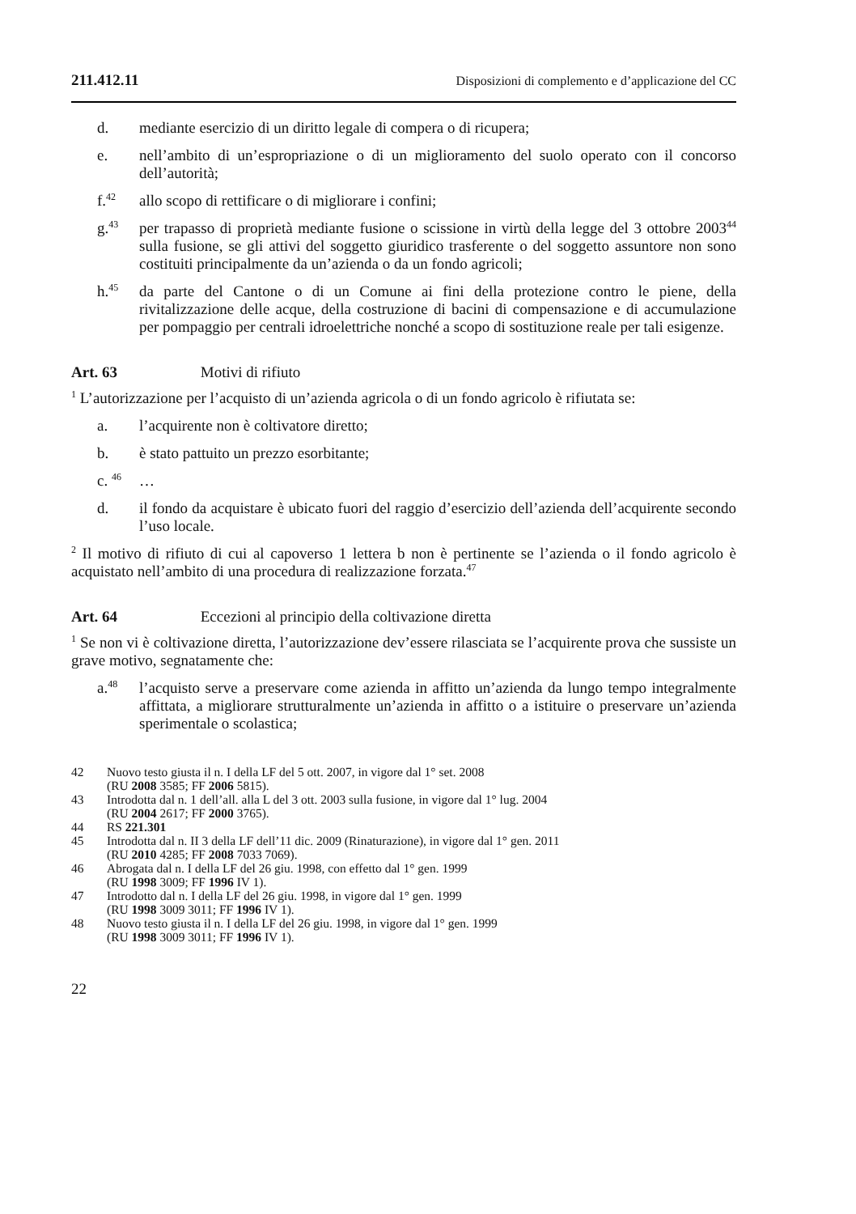211.412.11 Disposizioni di complemento e d’applicazione del CC
d. mediante esercizio di un diritto legale di compera o di ricupera;
e. nell’ambito di un’espropriazione o di un miglioramento del suolo operato con il concorso dell’autorità;
f.<sup>42</sup> allo scopo di rettificare o di migliorare i confini;
g.<sup>43</sup> per trapasso di proprietà mediante fusione o scissione in virtù della legge del 3 ottobre 2003<sup>44</sup> sulla fusione, se gli attivi del soggetto giuridico trasferente o del soggetto assuntore non sono costituiti principalmente da un’azienda o da un fondo agricoli;
h.<sup>45</sup> da parte del Cantone o di un Comune ai fini della protezione contro le piene, della rivitalizzazione delle acque, della costruzione di bacini di compensazione e di accumulazione per pompaggio per centrali idroelettriche nonché a scopo di sostituzione reale per tali esigenze.
Art. 63 Motivi di rifiuto
<sup>1</sup> L’autorizzazione per l’acquisto di un’azienda agricola o di un fondo agricolo è rifiutata se:
a. l’acquirente non è coltivatore diretto;
b. è stato pattuito un prezzo esorbitante;
c. <sup>46</sup> …
d. il fondo da acquistare è ubicato fuori del raggio d’esercizio dell’azienda dell’acquirente secondo l’uso locale.
<sup>2</sup> Il motivo di rifiuto di cui al capoverso 1 lettera b non è pertinente se l’azienda o il fondo agricolo è acquistato nell’ambito di una procedura di realizzazione forzata.<sup>47</sup>
Art. 64 Eccezioni al principio della coltivazione diretta
<sup>1</sup> Se non vi è coltivazione diretta, l’autorizzazione dev’essere rilasciata se l’acquirente prova che sussiste un grave motivo, segnatamente che:
a.<sup>48</sup> l’acquisto serve a preservare come azienda in affitto un’azienda da lungo tempo integralmente affittata, a migliorare strutturalmente un’azienda in affitto o a istituire o preservare un’azienda sperimentale o scolastica;
42 Nuovo testo giusta il n. I della LF del 5 ott. 2007, in vigore dal 1° set. 2008
(RU 2008 3585; FF 2006 5815).
43 Introdotta dal n. 1 dell’all. alla L del 3 ott. 2003 sulla fusione, in vigore dal 1° lug. 2004
(RU 2004 2617; FF 2000 3765).
44 RS 221.301
45 Introdotta dal n. II 3 della LF dell’11 dic. 2009 (Rinaturazione), in vigore dal 1° gen. 2011
(RU 2010 4285; FF 2008 7033 7069).
46 Abrogata dal n. I della LF del 26 giu. 1998, con effetto dal 1° gen. 1999
(RU 1998 3009; FF 1996 IV 1).
47 Introdotto dal n. I della LF del 26 giu. 1998, in vigore dal 1° gen. 1999
(RU 1998 3009 3011; FF 1996 IV 1).
48 Nuovo testo giusta il n. I della LF del 26 giu. 1998, in vigore dal 1° gen. 1999
(RU 1998 3009 3011; FF 1996 IV 1).
22